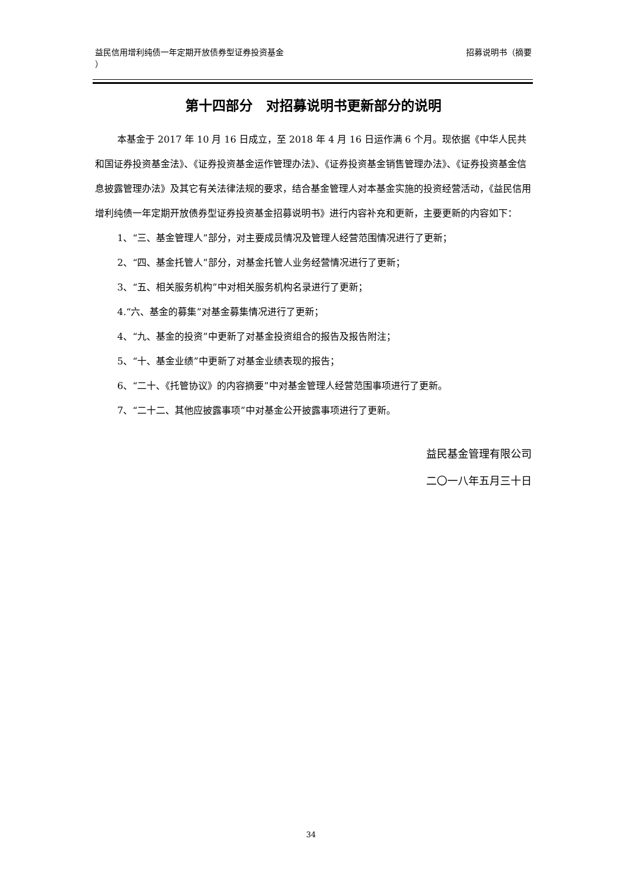益民信用增利纯债一年定期开放债券型证券投资基金
） 招募说明书（摘要
第十四部分　对招募说明书更新部分的说明
本基金于 2017 年 10 月 16 日成立，至 2018 年 4 月 16 日运作满 6 个月。现依据《中华人民共和国证券投资基金法》、《证券投资基金运作管理办法》、《证券投资基金销售管理办法》、《证券投资基金信息披露管理办法》及其它有关法律法规的要求，结合基金管理人对本基金实施的投资经营活动，《益民信用增利纯债一年定期开放债券型证券投资基金招募说明书》进行内容补充和更新，主要更新的内容如下：
1、“三、基金管理人”部分，对主要成员情况及管理人经营范围情况进行了更新；
2、“四、基金托管人”部分，对基金托管人业务经营情况进行了更新；
3、“五、相关服务机构”中对相关服务机构名录进行了更新；
4.“六、基金的募集”对基金募集情况进行了更新；
4、“九、基金的投资”中更新了对基金投资组合的报告及报告附注；
5、“十、基金业绩”中更新了对基金业绩表现的报告；
6、“二十、《托管协议》的内容摘要”中对基金管理人经营范围事项进行了更新。
7、“二十二、其他应披露事项”中对基金公开披露事项进行了更新。
益民基金管理有限公司
二〇一八年五月三十日
34